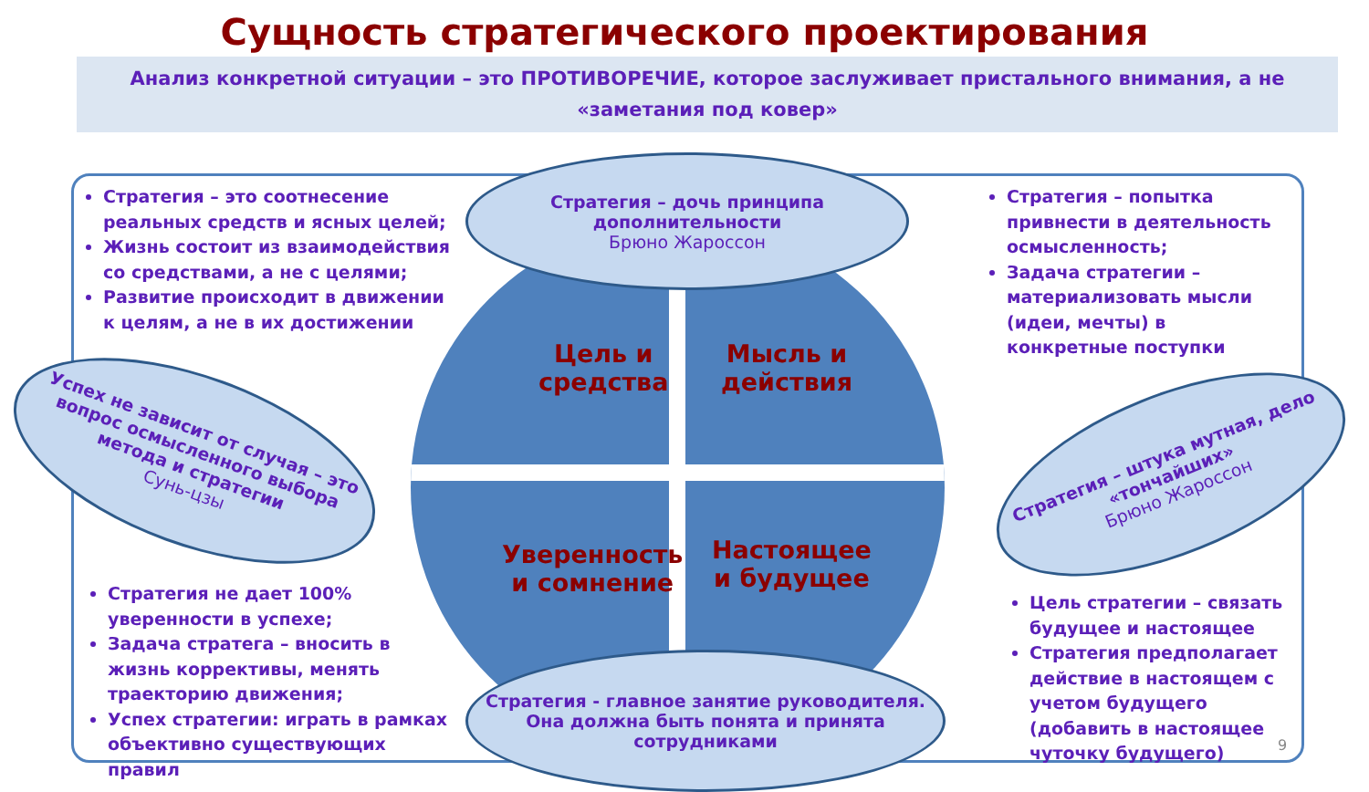Сущность стратегического проектирования
Анализ конкретной ситуации – это ПРОТИВОРЕЧИЕ, которое заслуживает пристального внимания, а не «заметания под ковер»
Цель и
средства
Мысль и
действия
Уверенность
и сомнение
Настоящее
и будущее
Стратегия – это соотнесение реальных средств и ясных целей;
Жизнь состоит из взаимодействия со средствами, а не с целями;
Развитие происходит в движении к целям, а не в их достижении
Стратегия – попытка привнести в деятельность осмысленность;
Задача стратегии – материализовать мысли (идеи, мечты) в конкретные поступки
Стратегия не дает 100% уверенности в успехе;
Задача стратега – вносить в жизнь коррективы, менять траекторию движения;
Успех стратегии: играть в рамках объективно существующих правил
Цель стратегии – связать будущее и настоящее
Стратегия предполагает действие в настоящем с учетом будущего (добавить в настоящее чуточку будущего)
Стратегия – дочь принципа дополнительности
Брюно Жароссон
Стратегия - главное занятие руководителя. Она должна быть понята и принята сотрудниками
Успех не зависит от случая – это вопрос осмысленного выбора метода и стратегии
Сунь-цзы
Стратегия – штука мутная, дело «тончайших»
Брюно Жароссон
9